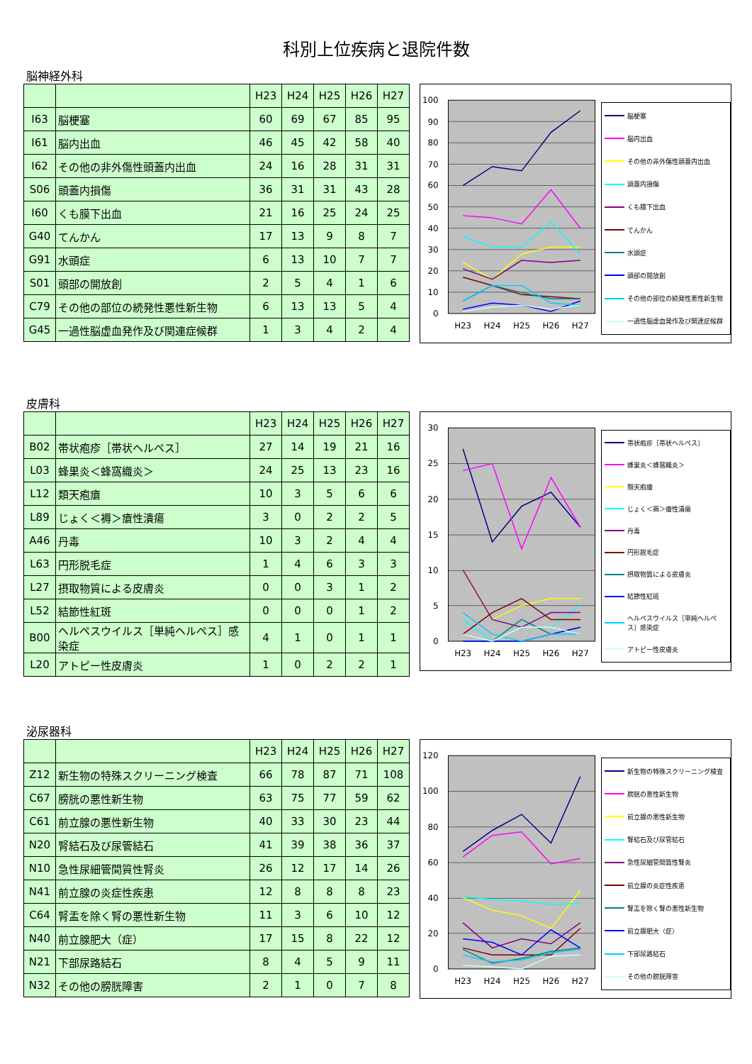科別上位疾病と退院件数
脳神経外科
| | | H23 | H24 | H25 | H26 | H27 |
| --- | --- | --- | --- | --- | --- | --- |
| I63 | 脳梗塞 | 60 | 69 | 67 | 85 | 95 |
| I61 | 脳内出血 | 46 | 45 | 42 | 58 | 40 |
| I62 | その他の非外傷性頭蓋内出血 | 24 | 16 | 28 | 31 | 31 |
| S06 | 頭蓋内損傷 | 36 | 31 | 31 | 43 | 28 |
| I60 | くも膜下出血 | 21 | 16 | 25 | 24 | 25 |
| G40 | てんかん | 17 | 13 | 9 | 8 | 7 |
| G91 | 水頭症 | 6 | 13 | 10 | 7 | 7 |
| S01 | 頭部の開放創 | 2 | 5 | 4 | 1 | 6 |
| C79 | その他の部位の続発性悪性新生物 | 6 | 13 | 13 | 5 | 4 |
| G45 | 一過性脳虚血発作及び関連症候群 | 1 | 3 | 4 | 2 | 4 |
100
90
80
70
60
50
40
30
20
10
0
H23
H24
H25
H26
H27
脳梗塞
脳内出血
その他の非外傷性頭蓋内出血
頭蓋内損傷
くも膜下出血
てんかん
水頭症
頭部の開放創
その他の部位の続発性悪性新生物
一過性脳虚血発作及び関連症候群
皮膚科
| | | H23 | H24 | H25 | H26 | H27 |
| --- | --- | --- | --- | --- | --- | --- |
| B02 | 帯状疱疹［帯状ヘルペス］ | 27 | 14 | 19 | 21 | 16 |
| L03 | 蜂巣炎＜蜂窩織炎＞ | 24 | 25 | 13 | 23 | 16 |
| L12 | 類天疱瘡 | 10 | 3 | 5 | 6 | 6 |
| L89 | じょく＜褥＞瘡性潰瘍 | 3 | 0 | 2 | 2 | 5 |
| A46 | 丹毒 | 10 | 3 | 2 | 4 | 4 |
| L63 | 円形脱毛症 | 1 | 4 | 6 | 3 | 3 |
| L27 | 摂取物質による皮膚炎 | 0 | 0 | 3 | 1 | 2 |
| L52 | 結節性紅斑 | 0 | 0 | 0 | 1 | 2 |
| B00 | ヘルペスウイルス［単純ヘルペス］感染症 | 4 | 1 | 0 | 1 | 1 |
| L20 | アトピー性皮膚炎 | 1 | 0 | 2 | 2 | 1 |
30
25
20
15
10
5
0
H23
H24
H25
H26
H27
帯状疱疹［帯状ヘルペス］
蜂巣炎＜蜂窩織炎＞
類天疱瘡
じょく＜褥＞瘡性潰瘍
丹毒
円形脱毛症
摂取物質による皮膚炎
結節性紅斑
ヘルペスウイルス［単純ヘルペス］感染症
アトピー性皮膚炎
泌尿器科
| | | H23 | H24 | H25 | H26 | H27 |
| --- | --- | --- | --- | --- | --- | --- |
| Z12 | 新生物の特殊スクリーニング検査 | 66 | 78 | 87 | 71 | 108 |
| C67 | 膀胱の悪性新生物 | 63 | 75 | 77 | 59 | 62 |
| C61 | 前立腺の悪性新生物 | 40 | 33 | 30 | 23 | 44 |
| N20 | 腎結石及び尿管結石 | 41 | 39 | 38 | 36 | 37 |
| N10 | 急性尿細管間質性腎炎 | 26 | 12 | 17 | 14 | 26 |
| N41 | 前立腺の炎症性疾患 | 12 | 8 | 8 | 8 | 23 |
| C64 | 腎盂を除く腎の悪性新生物 | 11 | 3 | 6 | 10 | 12 |
| N40 | 前立腺肥大（症） | 17 | 15 | 8 | 22 | 12 |
| N21 | 下部尿路結石 | 8 | 4 | 5 | 9 | 11 |
| N32 | その他の膀胱障害 | 2 | 1 | 0 | 7 | 8 |
120
100
80
60
40
20
0
H23
H24
H25
H26
H27
新生物の特殊スクリーニング検査
膀胱の悪性新生物
前立腺の悪性新生物
腎結石及び尿管結石
急性尿細管間質性腎炎
前立腺の炎症性疾患
腎盂を除く腎の悪性新生物
前立腺肥大（症）
下部尿路結石
その他の膀胱障害